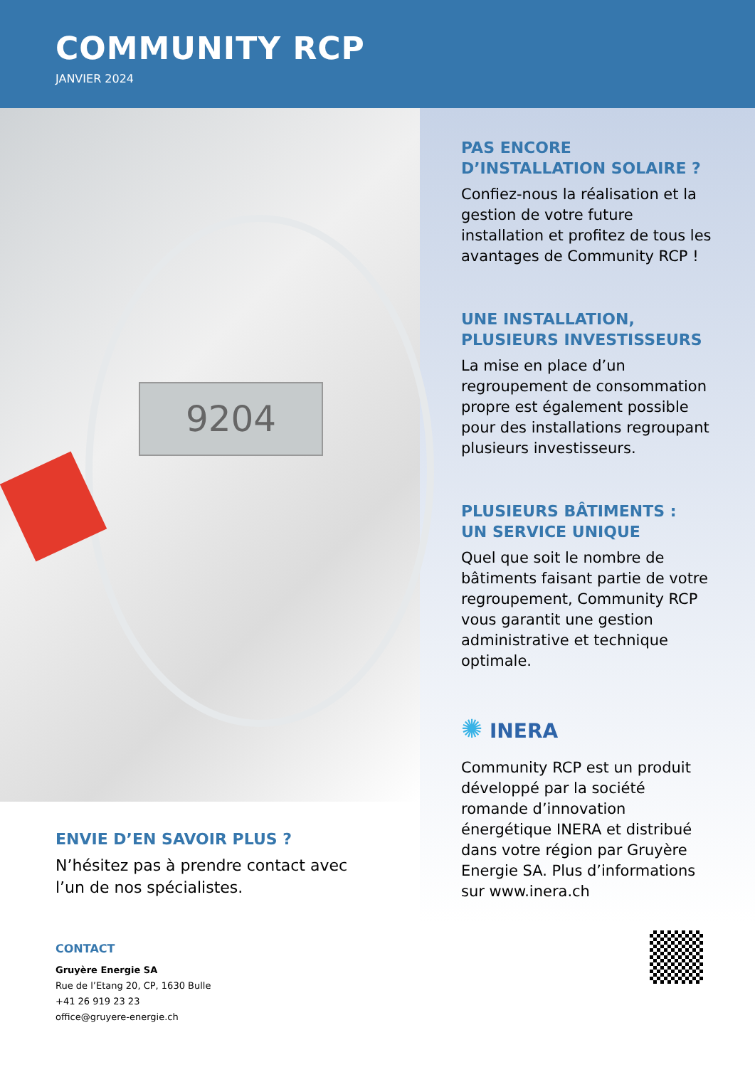COMMUNITY RCP
JANVIER 2024
9204
ENVIE D’EN SAVOIR PLUS ?
N’hésitez pas à prendre contact avec l’un de nos spécialistes.
CONTACT
Gruyère Energie SA
Rue de l’Etang 20, CP, 1630 Bulle
+41 26 919 23 23
office@gruyere-energie.ch
PAS ENCORE
D’INSTALLATION SOLAIRE ?
Confiez-nous la réalisation et la gestion de votre future installation et profitez de tous les avantages de Community RCP !
UNE INSTALLATION,
PLUSIEURS INVESTISSEURS
La mise en place d’un regroupement de consommation propre est également possible pour des installations regroupant plusieurs investisseurs.
PLUSIEURS BÂTIMENTS :
UN SERVICE UNIQUE
Quel que soit le nombre de bâtiments faisant partie de votre regroupement, Community RCP vous garantit une gestion administrative et technique optimale.
✺ INERA
Community RCP est un produit développé par la société romande d’innovation énergétique INERA et distribué dans votre région par Gruyère Energie SA. Plus d’informations sur www.inera.ch